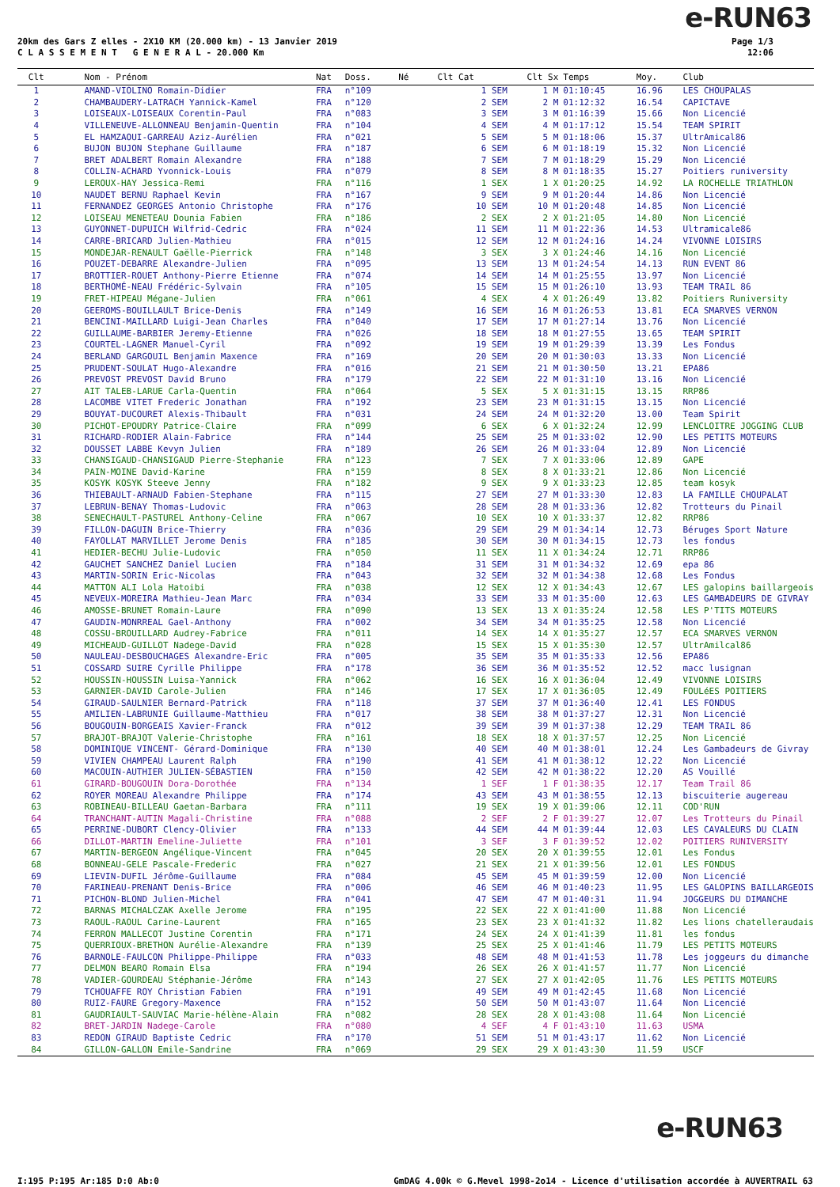e-RUN63
20km des Gars Z elles - 2X10 KM (20.000 km) - 13 Janvier 2019
C L A S S E M E N T G E N E R A L - 20.000 Km
Page 1/3
12:06
| Clt | Nom - Prénom | Nat | Doss. | Né | Clt Cat | Clt Sx | Temps | Moy. | Club |
| --- | --- | --- | --- | --- | --- | --- | --- | --- | --- |
| 1 | AMAND-VIOLINO Romain-Didier | FRA | n°109 | | 1 SEM | 1 M | 01:10:45 | 16.96 | LES CHOUPALAS |
| 2 | CHAMBAUDERY-LATRACH Yannick-Kamel | FRA | n°120 | | 2 SEM | 2 M | 01:12:32 | 16.54 | CAPICTAVE |
| 3 | LOISEAUX-LOISEAUX Corentin-Paul | FRA | n°083 | | 3 SEM | 3 M | 01:16:39 | 15.66 | Non Licencié |
| 4 | VILLENEUVE-ALLONNEAU Benjamin-Quentin | FRA | n°104 | | 4 SEM | 4 M | 01:17:12 | 15.54 | TEAM SPIRIT |
| 5 | EL HAMZAOUI-GARREAU Aziz-Aurélien | FRA | n°021 | | 5 SEM | 5 M | 01:18:06 | 15.37 | UltrAmical86 |
| 6 | BUJON BUJON Stephane Guillaume | FRA | n°187 | | 6 SEM | 6 M | 01:18:19 | 15.32 | Non Licencié |
| 7 | BRET ADALBERT Romain Alexandre | FRA | n°188 | | 7 SEM | 7 M | 01:18:29 | 15.29 | Non Licencié |
| 8 | COLLIN-ACHARD Yvonnick-Louis | FRA | n°079 | | 8 SEM | 8 M | 01:18:35 | 15.27 | Poitiers runiversity |
| 9 | LEROUX-HAY Jessica-Remi | FRA | n°116 | | 1 SEX | 1 X | 01:20:25 | 14.92 | LA ROCHELLE TRIATHLON |
| 10 | NAUDET BERNU Raphael Kevin | FRA | n°167 | | 9 SEM | 9 M | 01:20:44 | 14.86 | Non Licencié |
| 11 | FERNANDEZ GEORGES Antonio Christophe | FRA | n°176 | | 10 SEM | 10 M | 01:20:48 | 14.85 | Non Licencié |
| 12 | LOISEAU MENETEAU Dounia Fabien | FRA | n°186 | | 2 SEX | 2 X | 01:21:05 | 14.80 | Non Licencié |
| 13 | GUYONNET-DUPUICH Wilfrid-Cedric | FRA | n°024 | | 11 SEM | 11 M | 01:22:36 | 14.53 | Ultramicale86 |
| 14 | CARRE-BRICARD Julien-Mathieu | FRA | n°015 | | 12 SEM | 12 M | 01:24:16 | 14.24 | VIVONNE LOISIRS |
| 15 | MONDEJAR-RENAULT Gaëlle-Pierrick | FRA | n°148 | | 3 SEX | 3 X | 01:24:46 | 14.16 | Non Licencié |
| 16 | POUZET-DEBARRE Alexandre-Julien | FRA | n°095 | | 13 SEM | 13 M | 01:24:54 | 14.13 | RUN EVENT 86 |
| 17 | BROTTIER-ROUET Anthony-Pierre Etienne | FRA | n°074 | | 14 SEM | 14 M | 01:25:55 | 13.97 | Non Licencié |
| 18 | BERTHOMÉ-NEAU Frédéric-Sylvain | FRA | n°105 | | 15 SEM | 15 M | 01:26:10 | 13.93 | TEAM TRAIL 86 |
| 19 | FRET-HIPEAU Mégane-Julien | FRA | n°061 | | 4 SEX | 4 X | 01:26:49 | 13.82 | Poitiers Runiversity |
| 20 | GEEROMS-BOUILLAULT Brice-Denis | FRA | n°149 | | 16 SEM | 16 M | 01:26:53 | 13.81 | ECA SMARVES VERNON |
| 21 | BENCINI-MAILLARD Luigi-Jean Charles | FRA | n°040 | | 17 SEM | 17 M | 01:27:14 | 13.76 | Non Licencié |
| 22 | GUILLAUME-BARBIER Jeremy-Etienne | FRA | n°026 | | 18 SEM | 18 M | 01:27:55 | 13.65 | TEAM SPIRIT |
| 23 | COURTEL-LAGNER Manuel-Cyril | FRA | n°092 | | 19 SEM | 19 M | 01:29:39 | 13.39 | Les Fondus |
| 24 | BERLAND GARGOUIL Benjamin Maxence | FRA | n°169 | | 20 SEM | 20 M | 01:30:03 | 13.33 | Non Licencié |
| 25 | PRUDENT-SOULAT Hugo-Alexandre | FRA | n°016 | | 21 SEM | 21 M | 01:30:50 | 13.21 | EPA86 |
| 26 | PREVOST PREVOST David Bruno | FRA | n°179 | | 22 SEM | 22 M | 01:31:10 | 13.16 | Non Licencié |
| 27 | AIT TALEB-LARUE Carla-Quentin | FRA | n°064 | | 5 SEX | 5 X | 01:31:15 | 13.15 | RRP86 |
| 28 | LACOMBE VITET Frederic Jonathan | FRA | n°192 | | 23 SEM | 23 M | 01:31:15 | 13.15 | Non Licencié |
| 29 | BOUYAT-DUCOURET Alexis-Thibault | FRA | n°031 | | 24 SEM | 24 M | 01:32:20 | 13.00 | Team Spirit |
| 30 | PICHOT-EPOUDRY Patrice-Claire | FRA | n°099 | | 6 SEX | 6 X | 01:32:24 | 12.99 | LENCLOITRE JOGGING CLUB |
| 31 | RICHARD-RODIER Alain-Fabrice | FRA | n°144 | | 25 SEM | 25 M | 01:33:02 | 12.90 | LES PETITS MOTEURS |
| 32 | DOUSSET LABBE Kevyn Julien | FRA | n°189 | | 26 SEM | 26 M | 01:33:04 | 12.89 | Non Licencié |
| 33 | CHANSIGAUD-CHANSIGAUD Pierre-Stephanie | FRA | n°123 | | 7 SEX | 7 X | 01:33:06 | 12.89 | GAPE |
| 34 | PAIN-MOINE David-Karine | FRA | n°159 | | 8 SEX | 8 X | 01:33:21 | 12.86 | Non Licencié |
| 35 | KOSYK KOSYK Steeve Jenny | FRA | n°182 | | 9 SEX | 9 X | 01:33:23 | 12.85 | team kosyk |
| 36 | THIEBAULT-ARNAUD Fabien-Stephane | FRA | n°115 | | 27 SEM | 27 M | 01:33:30 | 12.83 | LA FAMILLE CHOUPALAT |
| 37 | LEBRUN-BENAY Thomas-Ludovic | FRA | n°063 | | 28 SEM | 28 M | 01:33:36 | 12.82 | Trotteurs du Pinail |
| 38 | SENECHAULT-PASTUREL Anthony-Celine | FRA | n°067 | | 10 SEX | 10 X | 01:33:37 | 12.82 | RRP86 |
| 39 | FILLON-DAGUIN Brice-Thierry | FRA | n°036 | | 29 SEM | 29 M | 01:34:14 | 12.73 | Béruges Sport Nature |
| 40 | FAYOLLAT MARVILLET Jerome Denis | FRA | n°185 | | 30 SEM | 30 M | 01:34:15 | 12.73 | les fondus |
| 41 | HEDIER-BECHU Julie-Ludovic | FRA | n°050 | | 11 SEX | 11 X | 01:34:24 | 12.71 | RRP86 |
| 42 | GAUCHET SANCHEZ Daniel Lucien | FRA | n°184 | | 31 SEM | 31 M | 01:34:32 | 12.69 | epa 86 |
| 43 | MARTIN-SORIN Eric-Nicolas | FRA | n°043 | | 32 SEM | 32 M | 01:34:38 | 12.68 | Les Fondus |
| 44 | MATTON ALI Lola Hatoibi | FRA | n°038 | | 12 SEX | 12 X | 01:34:43 | 12.67 | LES galopins baillargeois |
| 45 | NEVEUX-MOREIRA Mathieu-Jean Marc | FRA | n°034 | | 33 SEM | 33 M | 01:35:00 | 12.63 | LES GAMBADEURS DE GIVRAY |
| 46 | AMOSSE-BRUNET Romain-Laure | FRA | n°090 | | 13 SEX | 13 X | 01:35:24 | 12.58 | LES P'TITS MOTEURS |
| 47 | GAUDIN-MONRREAL Gael-Anthony | FRA | n°002 | | 34 SEM | 34 M | 01:35:25 | 12.58 | Non Licencié |
| 48 | COSSU-BROUILLARD Audrey-Fabrice | FRA | n°011 | | 14 SEX | 14 X | 01:35:27 | 12.57 | ECA SMARVES VERNON |
| 49 | MICHEAUD-GUILLOT Nadege-David | FRA | n°028 | | 15 SEX | 15 X | 01:35:30 | 12.57 | UltrAmilcal86 |
| 50 | NAULEAU-DESBOUCHAGES Alexandre-Eric | FRA | n°005 | | 35 SEM | 35 M | 01:35:33 | 12.56 | EPA86 |
| 51 | COSSARD SUIRE Cyrille Philippe | FRA | n°178 | | 36 SEM | 36 M | 01:35:52 | 12.52 | macc lusignan |
| 52 | HOUSSIN-HOUSSIN Luisa-Yannick | FRA | n°062 | | 16 SEX | 16 X | 01:36:04 | 12.49 | VIVONNE LOISIRS |
| 53 | GARNIER-DAVID Carole-Julien | FRA | n°146 | | 17 SEX | 17 X | 01:36:05 | 12.49 | FOULéES POITIERS |
| 54 | GIRAUD-SAULNIER Bernard-Patrick | FRA | n°118 | | 37 SEM | 37 M | 01:36:40 | 12.41 | LES FONDUS |
| 55 | AMILIEN-LABRUNIE Guillaume-Matthieu | FRA | n°017 | | 38 SEM | 38 M | 01:37:27 | 12.31 | Non Licencié |
| 56 | BOUGOUIN-BORGEAIS Xavier-Franck | FRA | n°012 | | 39 SEM | 39 M | 01:37:38 | 12.29 | TEAM TRAIL 86 |
| 57 | BRAJOT-BRAJOT Valerie-Christophe | FRA | n°161 | | 18 SEX | 18 X | 01:37:57 | 12.25 | Non Licencié |
| 58 | DOMINIQUE VINCENT- Gérard-Dominique | FRA | n°130 | | 40 SEM | 40 M | 01:38:01 | 12.24 | Les Gambadeurs de Givray |
| 59 | VIVIEN CHAMPEAU Laurent Ralph | FRA | n°190 | | 41 SEM | 41 M | 01:38:12 | 12.22 | Non Licencié |
| 60 | MACOUIN-AUTHIER JULIEN-SÉBASTIEN | FRA | n°150 | | 42 SEM | 42 M | 01:38:22 | 12.20 | AS Vouillé |
| 61 | GIRARD-BOUGOUIN Dora-Dorothée | FRA | n°134 | | 1 SEF | 1 F | 01:38:35 | 12.17 | Team Trail 86 |
| 62 | ROYER MOREAU Alexandre Philippe | FRA | n°174 | | 43 SEM | 43 M | 01:38:55 | 12.13 | biscuiterie augereau |
| 63 | ROBINEAU-BILLEAU Gaetan-Barbara | FRA | n°111 | | 19 SEX | 19 X | 01:39:06 | 12.11 | COD'RUN |
| 64 | TRANCHANT-AUTIN Magali-Christine | FRA | n°088 | | 2 SEF | 2 F | 01:39:27 | 12.07 | Les Trotteurs du Pinail |
| 65 | PERRINE-DUBORT Clency-Olivier | FRA | n°133 | | 44 SEM | 44 M | 01:39:44 | 12.03 | LES CAVALEURS DU CLAIN |
| 66 | DILLOT-MARTIN Emeline-Juliette | FRA | n°101 | | 3 SEF | 3 F | 01:39:52 | 12.02 | POITIERS RUNIVERSITY |
| 67 | MARTIN-BERGEON Angélique-Vincent | FRA | n°045 | | 20 SEX | 20 X | 01:39:55 | 12.01 | Les Fondus |
| 68 | BONNEAU-GELE Pascale-Frederic | FRA | n°027 | | 21 SEX | 21 X | 01:39:56 | 12.01 | LES FONDUS |
| 69 | LIEVIN-DUFIL Jérôme-Guillaume | FRA | n°084 | | 45 SEM | 45 M | 01:39:59 | 12.00 | Non Licencié |
| 70 | FARINEAU-PRENANT Denis-Brice | FRA | n°006 | | 46 SEM | 46 M | 01:40:23 | 11.95 | LES GALOPINS BAILLARGEOIS |
| 71 | PICHON-BLOND Julien-Michel | FRA | n°041 | | 47 SEM | 47 M | 01:40:31 | 11.94 | JOGGEURS DU DIMANCHE |
| 72 | BARNAS MICHALCZAK Axelle Jerome | FRA | n°195 | | 22 SEX | 22 X | 01:41:00 | 11.88 | Non Licencié |
| 73 | RAOUL-RAOUL Carine-Laurent | FRA | n°165 | | 23 SEX | 23 X | 01:41:32 | 11.82 | Les lions chatelleraudais |
| 74 | FERRON MALLECOT Justine Corentin | FRA | n°171 | | 24 SEX | 24 X | 01:41:39 | 11.81 | les fondus |
| 75 | QUERRIOUX-BRETHON Aurélie-Alexandre | FRA | n°139 | | 25 SEX | 25 X | 01:41:46 | 11.79 | LES PETITS MOTEURS |
| 76 | BARNOLE-FAULCON Philippe-Philippe | FRA | n°033 | | 48 SEM | 48 M | 01:41:53 | 11.78 | Les joggeurs du dimanche |
| 77 | DELMON BEARO Romain Elsa | FRA | n°194 | | 26 SEX | 26 X | 01:41:57 | 11.77 | Non Licencié |
| 78 | VADIER-GOURDEAU Stéphanie-Jérôme | FRA | n°143 | | 27 SEX | 27 X | 01:42:05 | 11.76 | LES PETITS MOTEURS |
| 79 | TCHOUAFFE ROY Christian Fabien | FRA | n°191 | | 49 SEM | 49 M | 01:42:45 | 11.68 | Non Licencié |
| 80 | RUIZ-FAURE Gregory-Maxence | FRA | n°152 | | 50 SEM | 50 M | 01:43:07 | 11.64 | Non Licencié |
| 81 | GAUDRIAULT-SAUVIAC Marie-hélène-Alain | FRA | n°082 | | 28 SEX | 28 X | 01:43:08 | 11.64 | Non Licencié |
| 82 | BRET-JARDIN Nadege-Carole | FRA | n°080 | | 4 SEF | 4 F | 01:43:10 | 11.63 | USMA |
| 83 | REDON GIRAUD Baptiste Cedric | FRA | n°170 | | 51 SEM | 51 M | 01:43:17 | 11.62 | Non Licencié |
| 84 | GILLON-GALLON Emile-Sandrine | FRA | n°069 | | 29 SEX | 29 X | 01:43:30 | 11.59 | USCF |
e-RUN63
I:195 P:195 Ar:185 D:0 Ab:0 GmDAG 4.00k © G.Mevel 1998-2o14 - Licence d'utilisation accordée à AUVERTRAIL 63